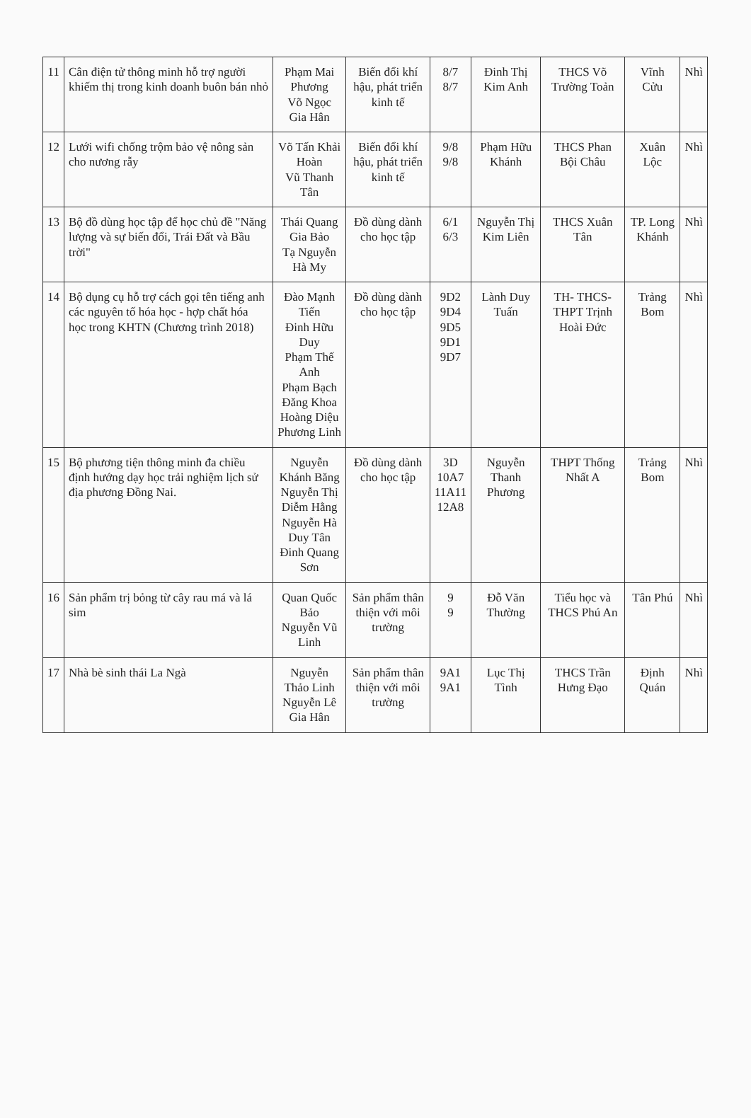| 11 | Cân điện tử thông minh hỗ trợ người khiếm thị trong kinh doanh buôn bán nhỏ | Phạm Mai Phương Võ Ngọc Gia Hân | Biến đổi khí hậu, phát triển kinh tế | 8/7 8/7 | Đinh Thị Kim Anh | THCS Võ Trường Toản | Vĩnh Cửu | Nhì |
| 12 | Lưới wifi chống trộm bảo vệ nông sản cho nương rẫy | Võ Tấn Khải Hoàn Vũ Thanh Tân | Biến đổi khí hậu, phát triển kinh tế | 9/8 9/8 | Phạm Hữu Khánh | THCS Phan Bội Châu | Xuân Lộc | Nhì |
| 13 | Bộ đồ dùng học tập để học chủ đề "Năng lượng và sự biến đổi, Trái Đất và Bầu trời" | Thái Quang Gia Bảo Tạ Nguyễn Hà My | Đồ dùng dành cho học tập | 6/1 6/3 | Nguyễn Thị Kim Liên | THCS Xuân Tân | TP. Long Khánh | Nhì |
| 14 | Bộ dụng cụ hỗ trợ cách gọi tên tiếng anh các nguyên tố hóa học - hợp chất hóa học trong KHTN (Chương trình 2018) | Đào Mạnh Tiến Đinh Hữu Duy Phạm Thế Anh Phạm Bạch Đăng Khoa Hoàng Diệu Phương Linh | Đồ dùng dành cho học tập | 9D2 9D4 9D5 9D1 9D7 | Lành Duy Tuấn | TH- THCS-THPT Trịnh Hoài Đức | Trảng Bom | Nhì |
| 15 | Bộ phương tiện thông minh đa chiều định hướng dạy học trải nghiệm lịch sử địa phương Đồng Nai. | Nguyễn Khánh Băng Nguyễn Thị Diễm Hằng Nguyễn Hà Duy Tân Đinh Quang Sơn | Đồ dùng dành cho học tập | 3D 10A7 11A11 12A8 | Nguyễn Thanh Phương | THPT Thống Nhất A | Trảng Bom | Nhì |
| 16 | Sản phẩm trị bỏng từ cây rau má và lá sim | Quan Quốc Bảo Nguyễn Vũ Linh | Sản phẩm thân thiện với môi trường | 9 9 | Đỗ Văn Thường | Tiểu học và THCS Phú An | Tân Phú | Nhì |
| 17 | Nhà bè sinh thái La Ngà | Nguyễn Thảo Linh Nguyễn Lê Gia Hân | Sản phẩm thân thiện với môi trường | 9A1 9A1 | Lục Thị Tình | THCS Trần Hưng Đạo | Định Quán | Nhì |